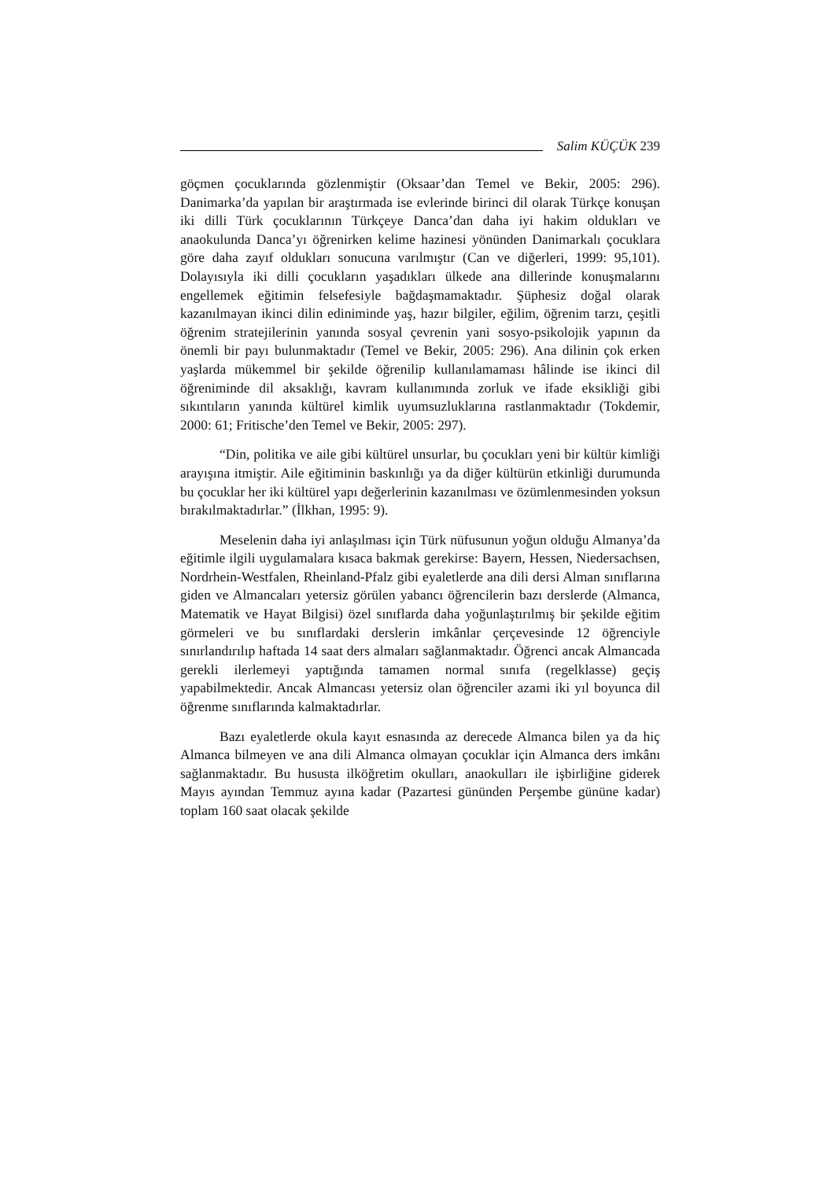Salim KÜÇÜK 239
göçmen çocuklarında gözlenmiştir (Oksaar’dan Temel ve Bekir, 2005: 296). Danimarka’da yapılan bir araştırmada ise evlerinde birinci dil olarak Türkçe konuşan iki dilli Türk çocuklarının Türkçeye Danca’dan daha iyi hakim oldukları ve anaokulunda Danca’yı öğrenirken kelime hazinesi yönünden Danimarkalı çocuklara göre daha zayıf oldukları sonucuna varılmıştır (Can ve diğerleri, 1999: 95,101). Dolayısıyla iki dilli çocukların yaşadıkları ülkede ana dillerinde konuşmalarını engellemek eğitimin felsefesiyle bağdaşmamaktadır. Şüphesiz doğal olarak kazanılmayan ikinci dilin ediniminde yaş, hazır bilgiler, eğilim, öğrenim tarzı, çeşitli öğrenim stratejilerinin yanında sosyal çevrenin yani sosyo-psikolojik yapının da önemli bir payı bulunmaktadır (Temel ve Bekir, 2005: 296). Ana dilinin çok erken yaşlarda mükemmel bir şekilde öğrenilip kullanılamaması hâlinde ise ikinci dil öğreniminde dil aksaklığı, kavram kullanımında zorluk ve ifade eksikliği gibi sıkıntıların yanında kültürel kimlik uyumsuzluklarına rastlanmaktadır (Tokdemir, 2000: 61; Fritische’den Temel ve Bekir, 2005: 297).
“Din, politika ve aile gibi kültürel unsurlar, bu çocukları yeni bir kültür kimliği arayışına itmiştir. Aile eğitiminin baskınlığı ya da diğer kültürün etkinliği durumunda bu çocuklar her iki kültürel yapı değerlerinin kazanılması ve özümlenmesinden yoksun bırakılmaktadırlar.” (İlkhan, 1995: 9).
Meselenin daha iyi anlaşılması için Türk nüfusunun yoğun olduğu Almanya’da eğitimle ilgili uygulamalara kısaca bakmak gerekirse: Bayern, Hessen, Niedersachsen, Nordrhein-Westfalen, Rheinland-Pfalz gibi eyaletlerde ana dili dersi Alman sınıflarına giden ve Almancaları yetersiz görülen yabancı öğrencilerin bazı derslerde (Almanca, Matematik ve Hayat Bilgisi) özel sınıflarda daha yoğunlaştırılmış bir şekilde eğitim görmeleri ve bu sınıflardaki derslerin imkânlar çerçevesinde 12 öğrenciyle sınırlandırılıp haftada 14 saat ders almaları sağlanmaktadır. Öğrenci ancak Almancada gerekli ilerlemeyi yaptığında tamamen normal sınıfa (regelklasse) geçiş yapabilmektedir. Ancak Almancası yetersiz olan öğrenciler azami iki yıl boyunca dil öğrenme sınıflarında kalmaktadırlar.
Bazı eyaletlerde okula kayıt esnasında az derecede Almanca bilen ya da hiç Almanca bilmeyen ve ana dili Almanca olmayan çocuklar için Almanca ders imkânı sağlanmaktadır. Bu hususta ilköğretim okulları, anaokulları ile işbirliğine giderek Mayıs ayından Temmuz ayına kadar (Pazartesi gününden Perşembe gününe kadar) toplam 160 saat olacak şekilde